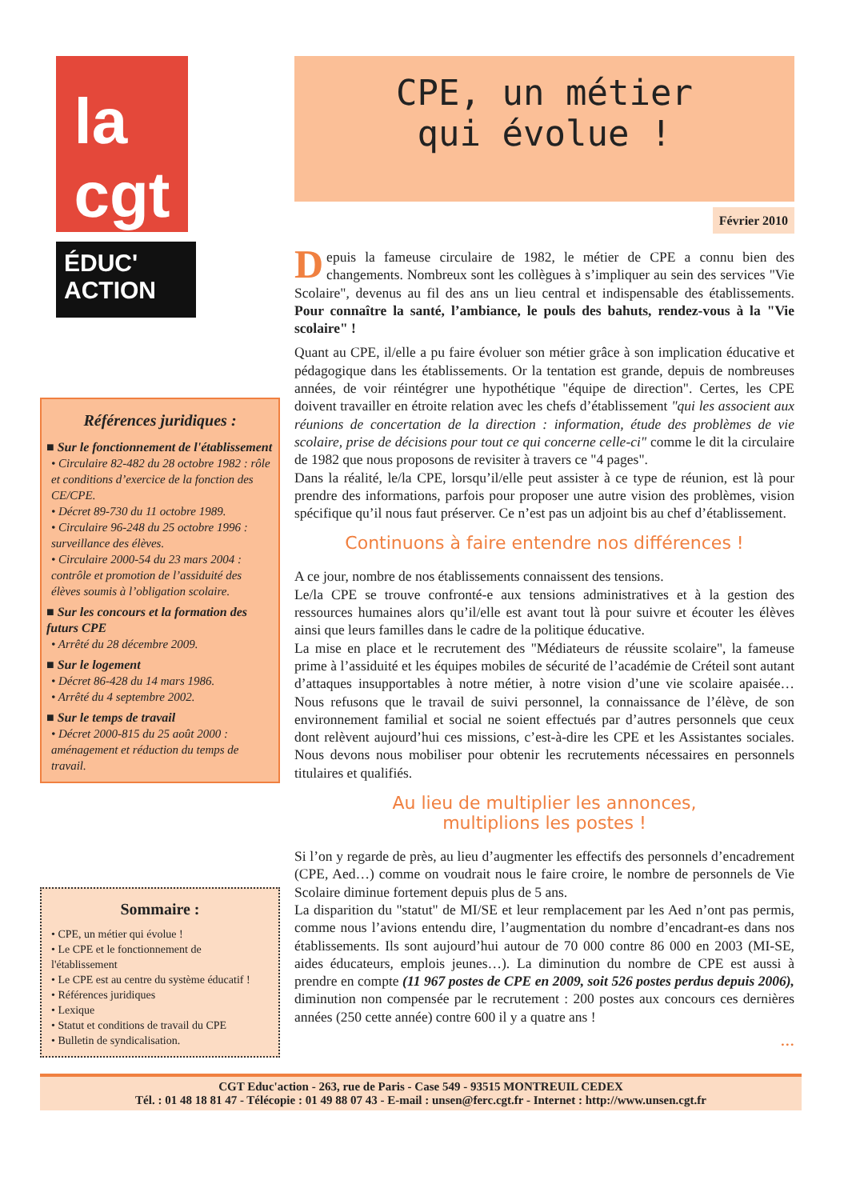la
cgt
ÉDUC'
ACTION
Références juridiques :
■ Sur le fonctionnement de l'établissement
• Circulaire 82-482 du 28 octobre 1982 : rôle et conditions d’exercice de la fonction des CE/CPE.
• Décret 89-730 du 11 octobre 1989.
• Circulaire 96-248 du 25 octobre 1996 : surveillance des élèves.
• Circulaire 2000-54 du 23 mars 2004 : contrôle et promotion de l’assiduité des élèves soumis à l’obligation scolaire.
■ Sur les concours et la formation des futurs CPE
• Arrêté du 28 décembre 2009.
■ Sur le logement
• Décret 86-428 du 14 mars 1986.
• Arrêté du 4 septembre 2002.
■ Sur le temps de travail
• Décret 2000-815 du 25 août 2000 : aménagement et réduction du temps de travail.
Sommaire :
• CPE, un métier qui évolue !
• Le CPE et le fonctionnement de l'établissement
• Le CPE est au centre du système éducatif !
• Références juridiques
• Lexique
• Statut et conditions de travail du CPE
• Bulletin de syndicalisation.
CPE, un métier
qui évolue !
Février 2010
Depuis la fameuse circulaire de 1982, le métier de CPE a connu bien des changements. Nombreux sont les collègues à s’impliquer au sein des services "Vie Scolaire", devenus au fil des ans un lieu central et indispensable des établissements. Pour connaître la santé, l’ambiance, le pouls des bahuts, rendez-vous à la "Vie scolaire" !
Quant au CPE, il/elle a pu faire évoluer son métier grâce à son implication éducative et pédagogique dans les établissements. Or la tentation est grande, depuis de nombreuses années, de voir réintégrer une hypothétique "équipe de direction". Certes, les CPE doivent travailler en étroite relation avec les chefs d’établissement "qui les associent aux réunions de concertation de la direction : information, étude des problèmes de vie scolaire, prise de décisions pour tout ce qui concerne celle-ci" comme le dit la circulaire de 1982 que nous proposons de revisiter à travers ce "4 pages".
Dans la réalité, le/la CPE, lorsqu’il/elle peut assister à ce type de réunion, est là pour prendre des informations, parfois pour proposer une autre vision des problèmes, vision spécifique qu’il nous faut préserver. Ce n’est pas un adjoint bis au chef d’établissement.
Continuons à faire entendre nos différences !
A ce jour, nombre de nos établissements connaissent des tensions.
Le/la CPE se trouve confronté-e aux tensions administratives et à la gestion des ressources humaines alors qu’il/elle est avant tout là pour suivre et écouter les élèves ainsi que leurs familles dans le cadre de la politique éducative.
La mise en place et le recrutement des "Médiateurs de réussite scolaire", la fameuse prime à l’assiduité et les équipes mobiles de sécurité de l’académie de Créteil sont autant d’attaques insupportables à notre métier, à notre vision d’une vie scolaire apaisée… Nous refusons que le travail de suivi personnel, la connaissance de l’élève, de son environnement familial et social ne soient effectués par d’autres personnels que ceux dont relèvent aujourd’hui ces missions, c’est-à-dire les CPE et les Assistantes sociales. Nous devons nous mobiliser pour obtenir les recrutements nécessaires en personnels titulaires et qualifiés.
Au lieu de multiplier les annonces,
multiplions les postes !
Si l’on y regarde de près, au lieu d’augmenter les effectifs des personnels d’encadrement (CPE, Aed…) comme on voudrait nous le faire croire, le nombre de personnels de Vie Scolaire diminue fortement depuis plus de 5 ans.
La disparition du "statut" de MI/SE et leur remplacement par les Aed n’ont pas permis, comme nous l’avions entendu dire, l’augmentation du nombre d’encadrant-es dans nos établissements. Ils sont aujourd’hui autour de 70 000 contre 86 000 en 2003 (MI-SE, aides éducateurs, emplois jeunes…). La diminution du nombre de CPE est aussi à prendre en compte (11 967 postes de CPE en 2009, soit 526 postes perdus depuis 2006), diminution non compensée par le recrutement : 200 postes aux concours ces dernières années (250 cette année) contre 600 il y a quatre ans !
…
CGT Educ'action - 263, rue de Paris - Case 549 - 93515 MONTREUIL CEDEX
Tél. : 01 48 18 81 47 - Télécopie : 01 49 88 07 43 - E-mail : unsen@ferc.cgt.fr - Internet : http://www.unsen.cgt.fr